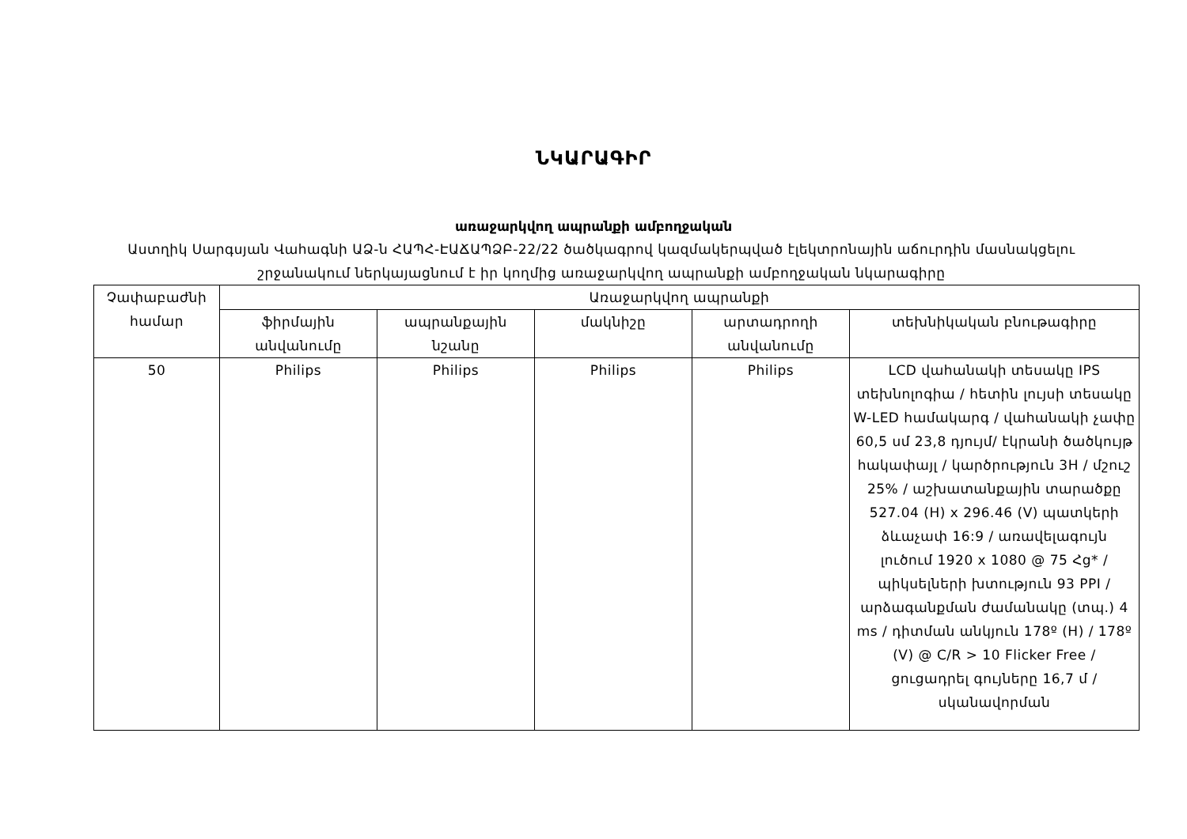ՆԿԱՐԱԳԻՐ
առաջարկվող ապրանքի ամբողջական
Աստղիկ Սարգսյան Վահագնի ԱՁ-ն ՀԱՊՀ-ԷԱՃԱՊՁԲ-22/22 ծածկագրով կազմակերպված էլեկտրոնային աճուրդին մասնակցելու շրջանակում ներկայացնում է իր կողմից առաջարկվող ապրանքի ամբողջական նկարագիրը
| Չափաբաժնի համար | Առաջարկվող ապրանքի | | | | |
| --- | --- | --- | --- | --- | --- |
| | ֆիրմային անվանումը | ապրանքային նշանը | մակնիշը | արտադրողի անվանումը | տեխնիկական բնութագիրը |
| 50 | Philips | Philips | Philips | Philips | LCD վահանակի տեսակը IPS տեխնոլոգիա / հետին լույսի տեսակը W-LED համակարգ / վահանակի չափը 60,5 սմ 23,8 դյույմ/ էկրանի ծածկույթ հակափայլ / կարծրություն 3H / մշուշ 25% / աշխատանքային տարածքը 527.04 (H) x 296.46 (V) պատկերի ձևաչափ 16:9 / առավելագույն լուծում 1920 x 1080 @ 75 Հց* / պիկսելների խտություն 93 PPI / արձագանքման ժամանակը (տպ.) 4 ms / դիտման անկյուն 178º (H) / 178º (V) @ C/R > 10 Flicker Free / ցուցադրել գույները 16,7 մ / սկանավորման |